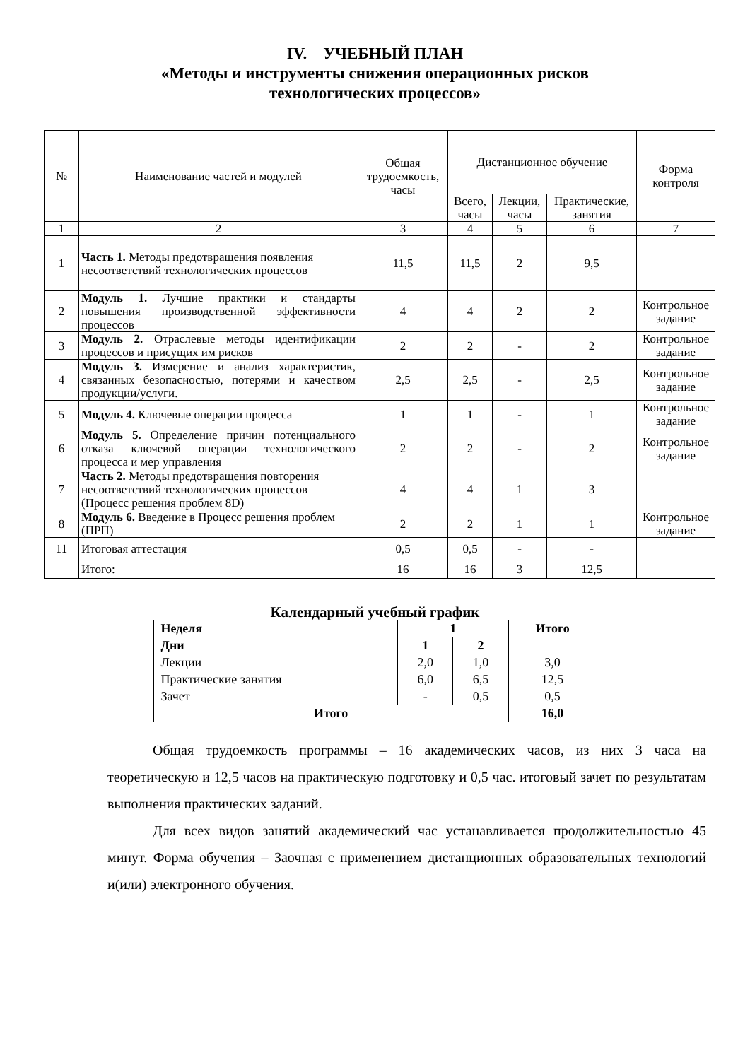IV. УЧЕБНЫЙ ПЛАН
«Методы и инструменты снижения операционных рисков
технологических процессов»
| № | Наименование частей и модулей | Общая трудоемкость, часы | Дистанционное обучение | | | Форма контроля |
| --- | --- | --- | --- | --- | --- | --- |
| | | | Всего, часы | Лекции, часы | Практические, занятия | |
| 1 | 2 | 3 | 4 | 5 | 6 | 7 |
| 1 | Часть 1. Методы предотвращения появления несоответствий технологических процессов | 11,5 | 11,5 | 2 | 9,5 | |
| 2 | Модуль 1. Лучшие практики и стандарты повышения производственной эффективности процессов | 4 | 4 | 2 | 2 | Контрольное задание |
| 3 | Модуль 2. Отраслевые методы идентификации процессов и присущих им рисков | 2 | 2 | - | 2 | Контрольное задание |
| 4 | Модуль 3. Измерение и анализ характеристик, связанных безопасностью, потерями и качеством продукции/услуги. | 2,5 | 2,5 | - | 2,5 | Контрольное задание |
| 5 | Модуль 4. Ключевые операции процесса | 1 | 1 | - | 1 | Контрольное задание |
| 6 | Модуль 5. Определение причин потенциального отказа ключевой операции технологического процесса и мер управления | 2 | 2 | - | 2 | Контрольное задание |
| 7 | Часть 2. Методы предотвращения повторения несоответствий технологических процессов (Процесс решения проблем 8D) | 4 | 4 | 1 | 3 | |
| 8 | Модуль 6. Введение в Процесс решения проблем (ПРП) | 2 | 2 | 1 | 1 | Контрольное задание |
| 11 | Итоговая аттестация | 0,5 | 0,5 | - | - | |
| | Итого: | 16 | 16 | 3 | 12,5 | |
Календарный учебный график
| Неделя | 1 | | Итого |
| Дни | 1 | 2 | |
| Лекции | 2,0 | 1,0 | 3,0 |
| Практические занятия | 6,0 | 6,5 | 12,5 |
| Зачет | - | 0,5 | 0,5 |
| Итого | | | 16,0 |
Общая трудоемкость программы – 16 академических часов, из них 3 часа на теоретическую и 12,5 часов на практическую подготовку и 0,5 час. итоговый зачет по результатам выполнения практических заданий.
Для всех видов занятий академический час устанавливается продолжительностью 45 минут. Форма обучения – Заочная с применением дистанционных образовательных технологий и(или) электронного обучения.